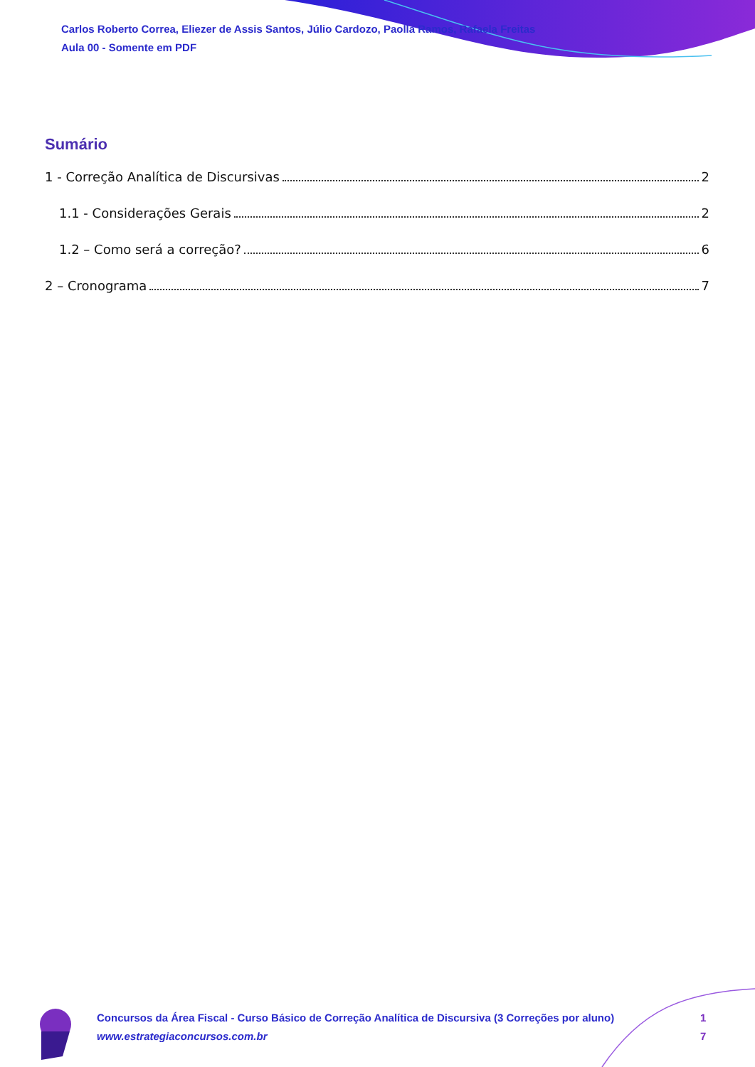Carlos Roberto Correa, Eliezer de Assis Santos, Júlio Cardozo, Paolla Ramos, Rafaela Freitas
Aula 00 - Somente em PDF
Sumário
1 - Correção Analítica de Discursivas 2
1.1 - Considerações Gerais 2
1.2 – Como será a correção? 6
2 – Cronograma 7
Concursos da Área Fiscal - Curso Básico de Correção Analítica de Discursiva (3 Correções por aluno)
www.estrategiaconcursos.com.br
1
7